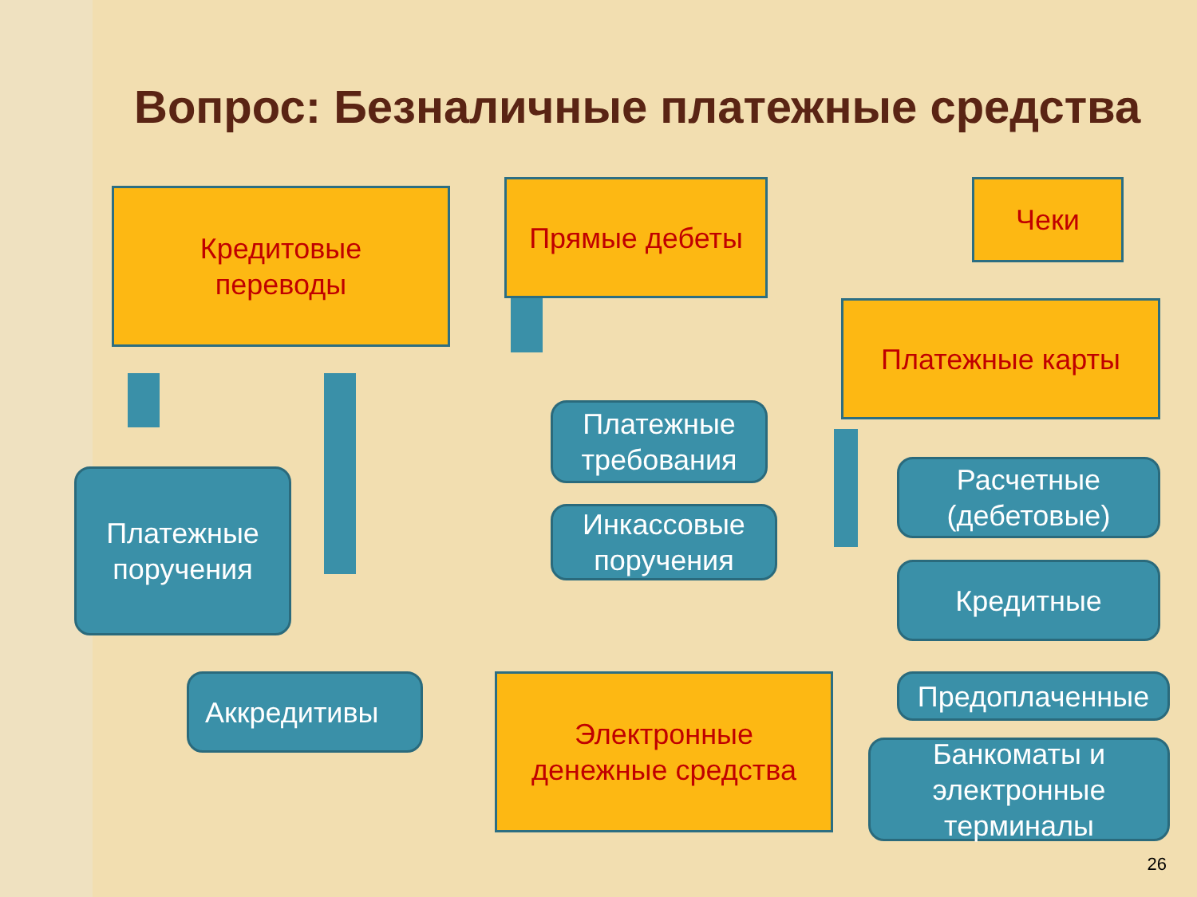Вопрос: Безналичные платежные средства
Кредитовые
переводы
Прямые дебеты Чеки
Платежные карты
Платежные
поручения
Платежные
требования
Инкассовые
поручения
Расчетные
(дебетовые)
Кредитные
Предоплаченные
Аккредитивы
Электронные
денежные средства
Банкоматы и
электронные
терминалы
26